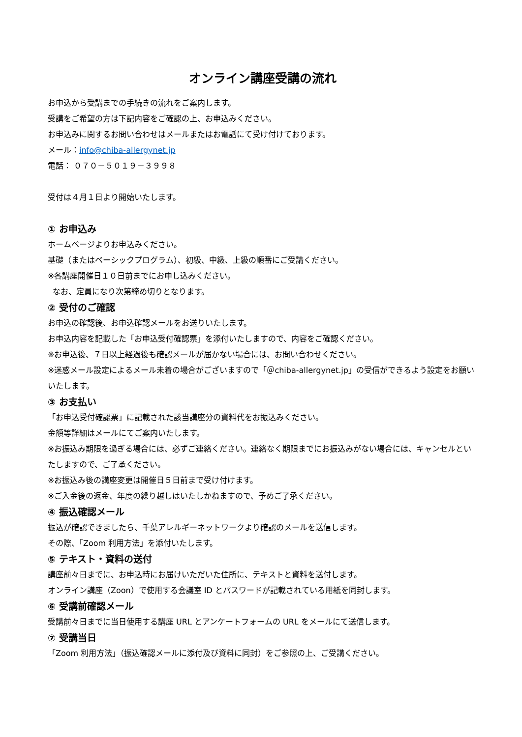オンライン講座受講の流れ
お申込から受講までの手続きの流れをご案内します。
受講をご希望の方は下記内容をご確認の上、お申込みください。
お申込みに関するお問い合わせはメールまたはお電話にて受け付けております。
メール：info@chiba-allergynet.jp
電話： ０７０－５０１９－３９９８
受付は４月１日より開始いたします。
① お申込み
ホームページよりお申込みください。
基礎（またはベーシックプログラム）、初級、中級、上級の順番にご受講ください。
※各講座開催日１０日前までにお申し込みください。
なお、定員になり次第締め切りとなります。
② 受付のご確認
お申込の確認後、お申込確認メールをお送りいたします。
お申込内容を記載した「お申込受付確認票」を添付いたしますので、内容をご確認ください。
※お申込後、７日以上経過後も確認メールが届かない場合には、お問い合わせください。
※迷惑メール設定によるメール未着の場合がございますので「＠chiba-allergynet.jp」の受信ができるよう設定をお願いいたします。
③ お支払い
「お申込受付確認票」に記載された該当講座分の資料代をお振込みください。
金額等詳細はメールにてご案内いたします。
※お振込み期限を過ぎる場合には、必ずご連絡ください。連絡なく期限までにお振込みがない場合には、キャンセルといたしますので、ご了承ください。
※お振込み後の講座変更は開催日５日前まで受け付けます。
※ご入金後の返金、年度の繰り越しはいたしかねますので、予めご了承ください。
④ 振込確認メール
振込が確認できましたら、千葉アレルギーネットワークより確認のメールを送信します。
その際、「Zoom 利用方法」を添付いたします。
⑤ テキスト・資料の送付
講座前々日までに、お申込時にお届けいただいた住所に、テキストと資料を送付します。
オンライン講座（Zoon）で使用する会議室 ID とパスワードが記載されている用紙を同封します。
⑥ 受講前確認メール
受講前々日までに当日使用する講座 URL とアンケートフォームの URL をメールにて送信します。
⑦ 受講当日
「Zoom 利用方法」（振込確認メールに添付及び資料に同封）をご参照の上、ご受講ください。